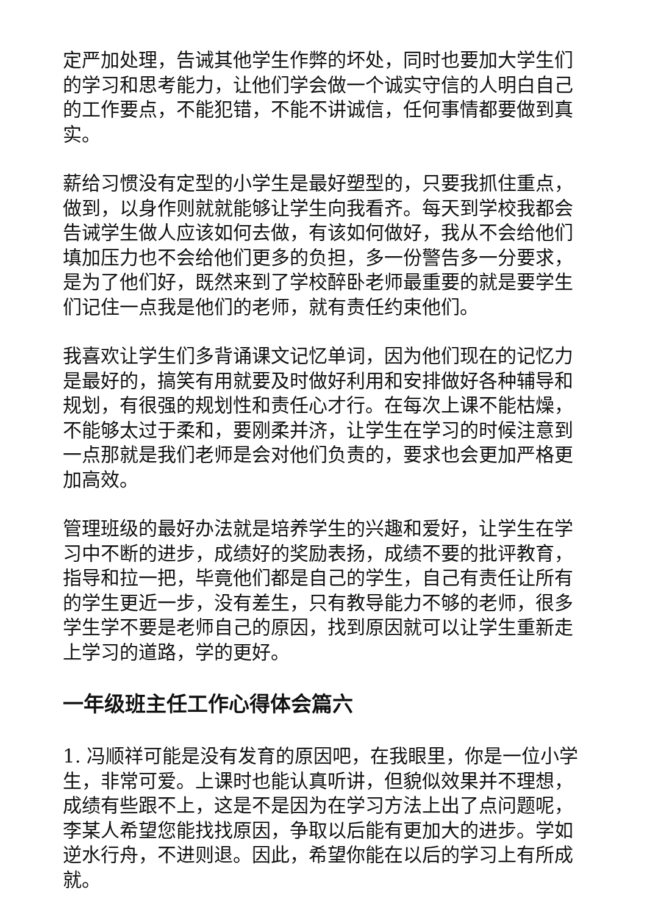定严加处理，告诫其他学生作弊的坏处，同时也要加大学生们的学习和思考能力，让他们学会做一个诚实守信的人明白自己的工作要点，不能犯错，不能不讲诚信，任何事情都要做到真实。
薪给习惯没有定型的小学生是最好塑型的，只要我抓住重点，做到，以身作则就就能够让学生向我看齐。每天到学校我都会告诫学生做人应该如何去做，有该如何做好，我从不会给他们填加压力也不会给他们更多的负担，多一份警告多一分要求，是为了他们好，既然来到了学校醉卧老师最重要的就是要学生们记住一点我是他们的老师，就有责任约束他们。
我喜欢让学生们多背诵课文记忆单词，因为他们现在的记忆力是最好的，搞笑有用就要及时做好利用和安排做好各种辅导和规划，有很强的规划性和责任心才行。在每次上课不能枯燥，不能够太过于柔和，要刚柔并济，让学生在学习的时候注意到一点那就是我们老师是会对他们负责的，要求也会更加严格更加高效。
管理班级的最好办法就是培养学生的兴趣和爱好，让学生在学习中不断的进步，成绩好的奖励表扬，成绩不要的批评教育，指导和拉一把，毕竟他们都是自己的学生，自己有责任让所有的学生更近一步，没有差生，只有教导能力不够的老师，很多学生学不要是老师自己的原因，找到原因就可以让学生重新走上学习的道路，学的更好。
一年级班主任工作心得体会篇六
1. 冯顺祥可能是没有发育的原因吧，在我眼里，你是一位小学生，非常可爱。上课时也能认真听讲，但貌似效果并不理想，成绩有些跟不上，这是不是因为在学习方法上出了点问题呢，李某人希望您能找找原因，争取以后能有更加大的进步。学如逆水行舟，不进则退。因此，希望你能在以后的学习上有所成就。